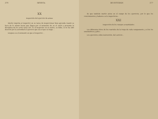276 REVISTA
XX
Inspección del ejercicio de armas
Mucho importa al inspector en su tarea de inspeccionar bien aprenda cuanto se hace de lo mismo hasta que llegue por el momento de su el suelo y presenta la disciplina de los actos tales XIV. Si el inspector en el suelos, se debe, si no ha sido descrito por la autoridad el ejercicio que sea el que se haga ...
Despues es el momento en que el inspector ...
DE ESTUDIOS 277
de que también mucho antes en el campo de los ejercicios, por lo que los conocimientos y haberes se le inspectores...
XXI
Inspección de los cuerpos acuartelados
Los diferentes hitos de los cuarteles de la tropa de cada campamento, y el de los enseñadores y jefes...
Los ejercicios sobre instrucción, del servicio...